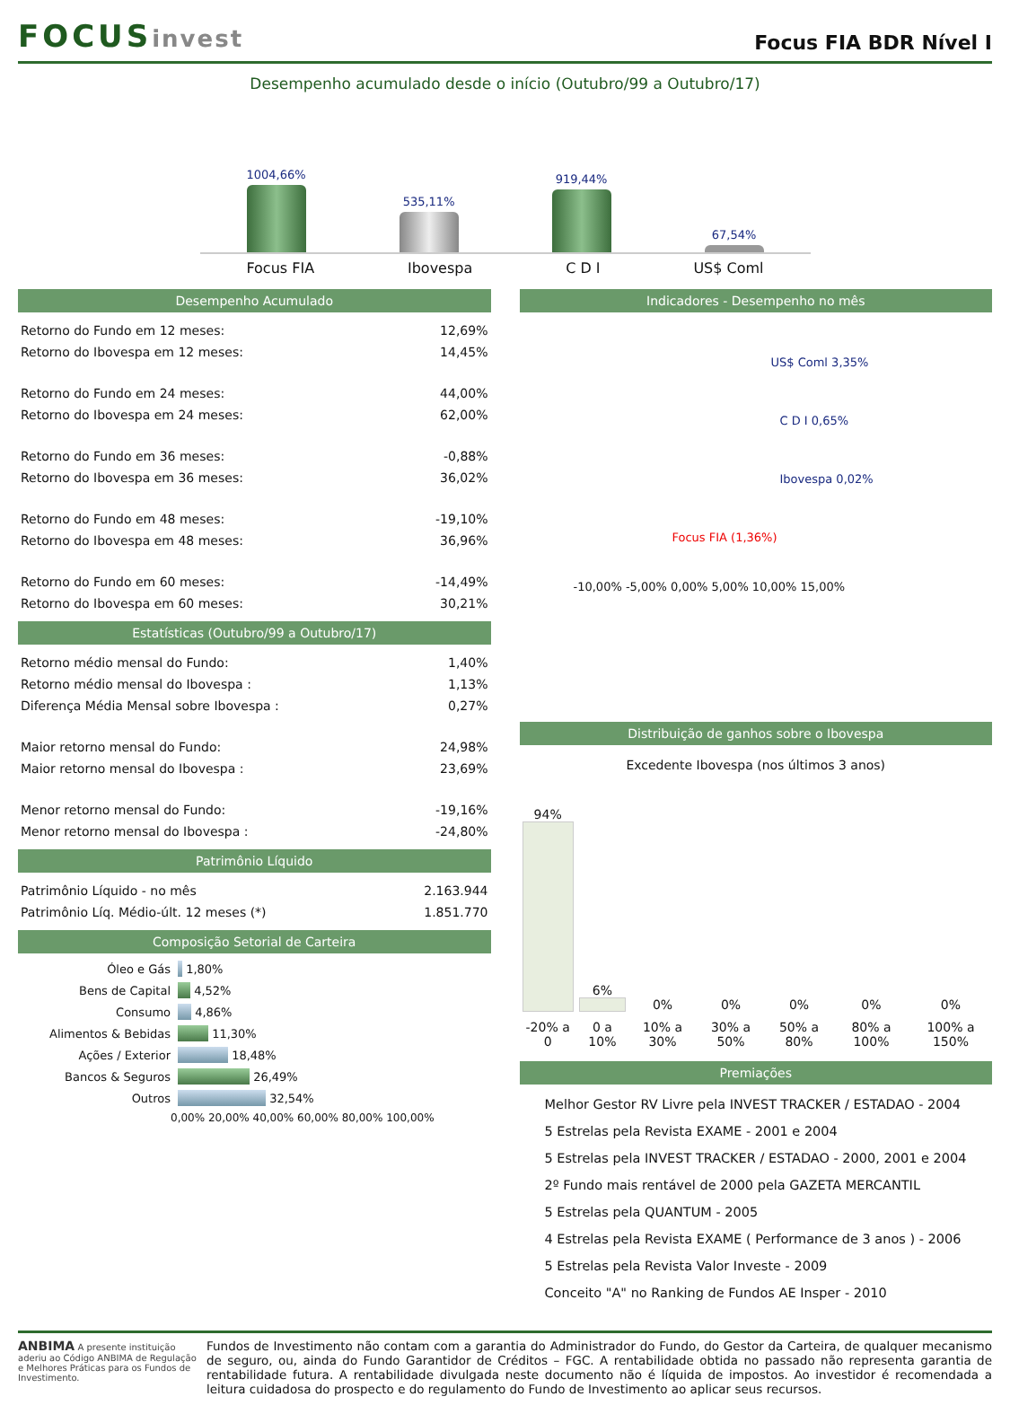FOCUSinvest
Focus FIA BDR Nível I
Desempenho acumulado desde o início (Outubro/99 a Outubro/17)
1004,66%
535,11%
919,44%
67,54%
Focus FIA Ibovespa C D I US$ Coml
Desempenho Acumulado
| Retorno do Fundo em 12 meses: | 12,69% |
| Retorno do Ibovespa em 12 meses: | 14,45% |
| Retorno do Fundo em 24 meses: | 44,00% |
| Retorno do Ibovespa em 24 meses: | 62,00% |
| Retorno do Fundo em 36 meses: | -0,88% |
| Retorno do Ibovespa em 36 meses: | 36,02% |
| Retorno do Fundo em 48 meses: | -19,10% |
| Retorno do Ibovespa em 48 meses: | 36,96% |
| Retorno do Fundo em 60 meses: | -14,49% |
| Retorno do Ibovespa em 60 meses: | 30,21% |
Estatísticas (Outubro/99 a Outubro/17)
| Retorno médio mensal do Fundo: | 1,40% |
| Retorno médio mensal do Ibovespa : | 1,13% |
| Diferença Média Mensal sobre Ibovespa : | 0,27% |
| Maior retorno mensal do Fundo: | 24,98% |
| Maior retorno mensal do Ibovespa : | 23,69% |
| Menor retorno mensal do Fundo: | -19,16% |
| Menor retorno mensal do Ibovespa : | -24,80% |
Patrimônio Líquido
| Patrimônio Líquido - no mês | 2.163.944 |
| Patrimônio Líq. Médio-últ. 12 meses (*) | 1.851.770 |
Composição Setorial de Carteira
Óleo e Gás 1,80%
Bens de Capital 4,52%
Consumo 4,86%
Alimentos & Bebidas 11,30%
Ações / Exterior 18,48%
Bancos & Seguros 26,49%
Outros 32,54%
0,00% 20,00% 40,00% 60,00% 80,00% 100,00%
Indicadores - Desempenho no mês
US$ Coml 3,35%
C D I 0,65%
Ibovespa 0,02%
Focus FIA (1,36%)
-10,00% -5,00% 0,00% 5,00% 10,00% 15,00%
Distribuição de ganhos sobre o Ibovespa
Excedente Ibovespa (nos últimos 3 anos)
| 94% | 6% | 0% | 0% | 0% | 0% | 0% |
| -20% a 0 | 0 a 10% | 10% a 30% | 30% a 50% | 50% a 80% | 80% a 100% | 100% a 150% |
Premiações
Melhor Gestor RV Livre pela INVEST TRACKER / ESTADAO - 2004
5 Estrelas pela Revista EXAME - 2001 e 2004
5 Estrelas pela INVEST TRACKER / ESTADAO - 2000, 2001 e 2004
2º Fundo mais rentável de 2000 pela GAZETA MERCANTIL
5 Estrelas pela QUANTUM - 2005
4 Estrelas pela Revista EXAME ( Performance de 3 anos ) - 2006
5 Estrelas pela Revista Valor Investe - 2009
Conceito "A" no Ranking de Fundos AE Insper - 2010
ANBIMA A presente instituição aderiu ao Código ANBIMA de Regulação e Melhores Práticas para os Fundos de Investimento.
Fundos de Investimento não contam com a garantia do Administrador do Fundo, do Gestor da Carteira, de qualquer mecanismo de seguro, ou, ainda do Fundo Garantidor de Créditos – FGC. A rentabilidade obtida no passado não representa garantia de rentabilidade futura. A rentabilidade divulgada neste documento não é líquida de impostos. Ao investidor é recomendada a leitura cuidadosa do prospecto e do regulamento do Fundo de Investimento ao aplicar seus recursos.